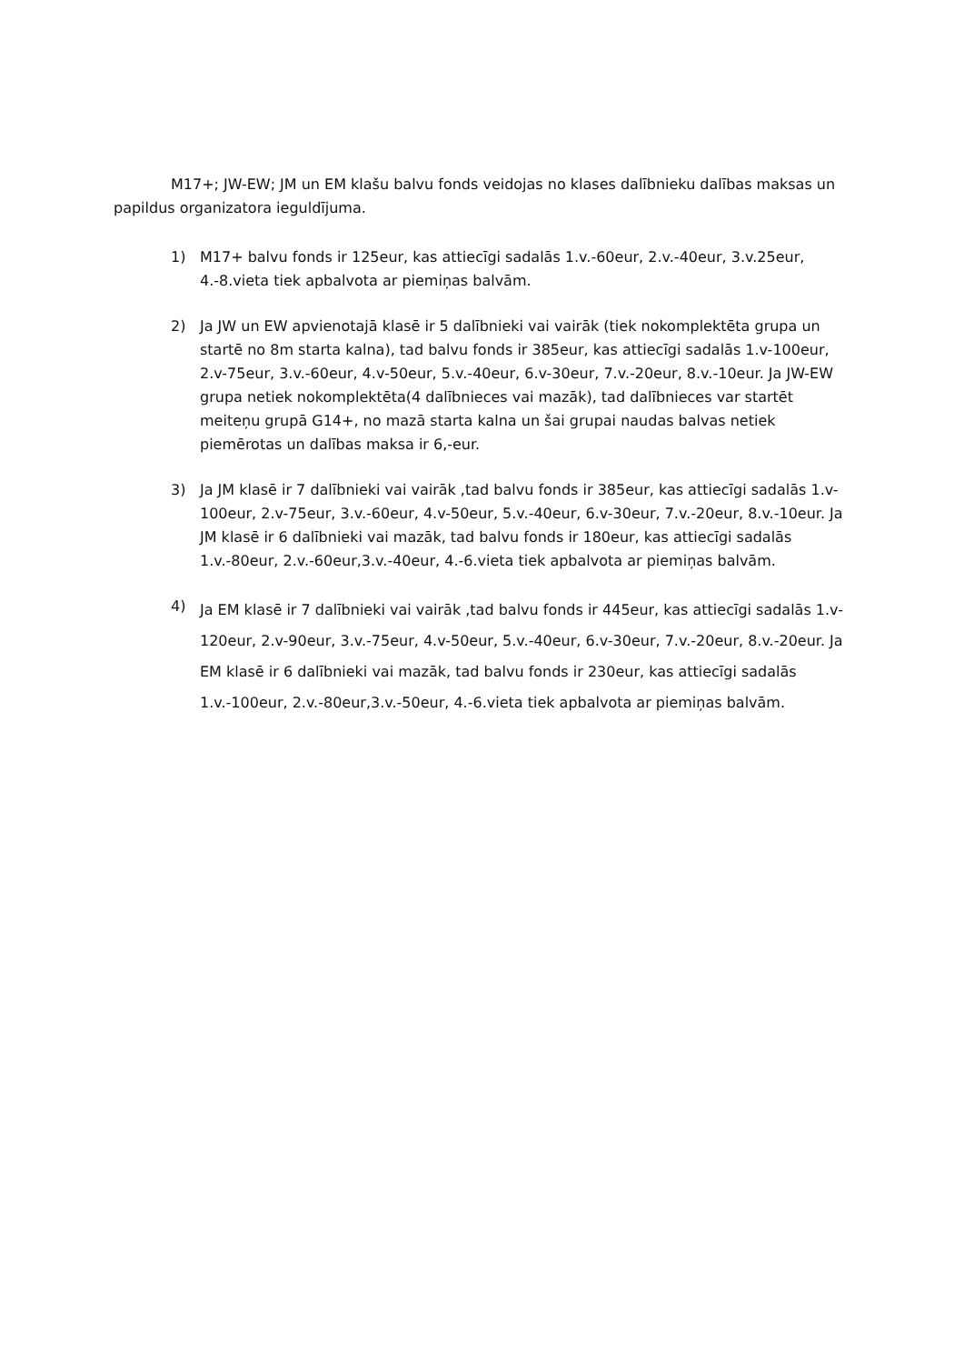M17+; JW-EW; JM un EM klašu balvu fonds veidojas no klases dalībnieku dalības maksas un papildus organizatora ieguldījuma.
1) M17+ balvu fonds ir 125eur, kas attiecīgi sadalās 1.v.-60eur, 2.v.-40eur, 3.v.25eur, 4.-8.vieta tiek apbalvota ar piemiņas balvām.
2) Ja JW un EW apvienotajā klasē ir 5 dalībnieki vai vairāk (tiek nokomplektēta grupa un startē no 8m starta kalna), tad balvu fonds ir 385eur, kas attiecīgi sadalās 1.v-100eur, 2.v-75eur, 3.v.-60eur, 4.v-50eur, 5.v.-40eur, 6.v-30eur, 7.v.-20eur, 8.v.-10eur. Ja JW-EW grupa netiek nokomplektēta(4 dalībnieces vai mazāk), tad dalībnieces var startēt meiteņu grupā G14+, no mazā starta kalna un šai grupai naudas balvas netiek piemērotas un dalības maksa ir 6,-eur.
3) Ja JM klasē ir 7 dalībnieki vai vairāk ,tad balvu fonds ir 385eur, kas attiecīgi sadalās 1.v-100eur, 2.v-75eur, 3.v.-60eur, 4.v-50eur, 5.v.-40eur, 6.v-30eur, 7.v.-20eur, 8.v.-10eur. Ja JM klasē ir 6 dalībnieki vai mazāk, tad balvu fonds ir 180eur, kas attiecīgi sadalās 1.v.-80eur, 2.v.-60eur,3.v.-40eur, 4.-6.vieta tiek apbalvota ar piemiņas balvām.
4)
Ja EM klasē ir 7 dalībnieki vai vairāk ,tad balvu fonds ir 445eur, kas attiecīgi sadalās 1.v-120eur, 2.v-90eur, 3.v.-75eur, 4.v-50eur, 5.v.-40eur, 6.v-30eur, 7.v.-20eur, 8.v.-20eur. Ja EM klasē ir 6 dalībnieki vai mazāk, tad balvu fonds ir 230eur, kas attiecīgi sadalās 1.v.-100eur, 2.v.-80eur,3.v.-50eur, 4.-6.vieta tiek apbalvota ar piemiņas balvām.